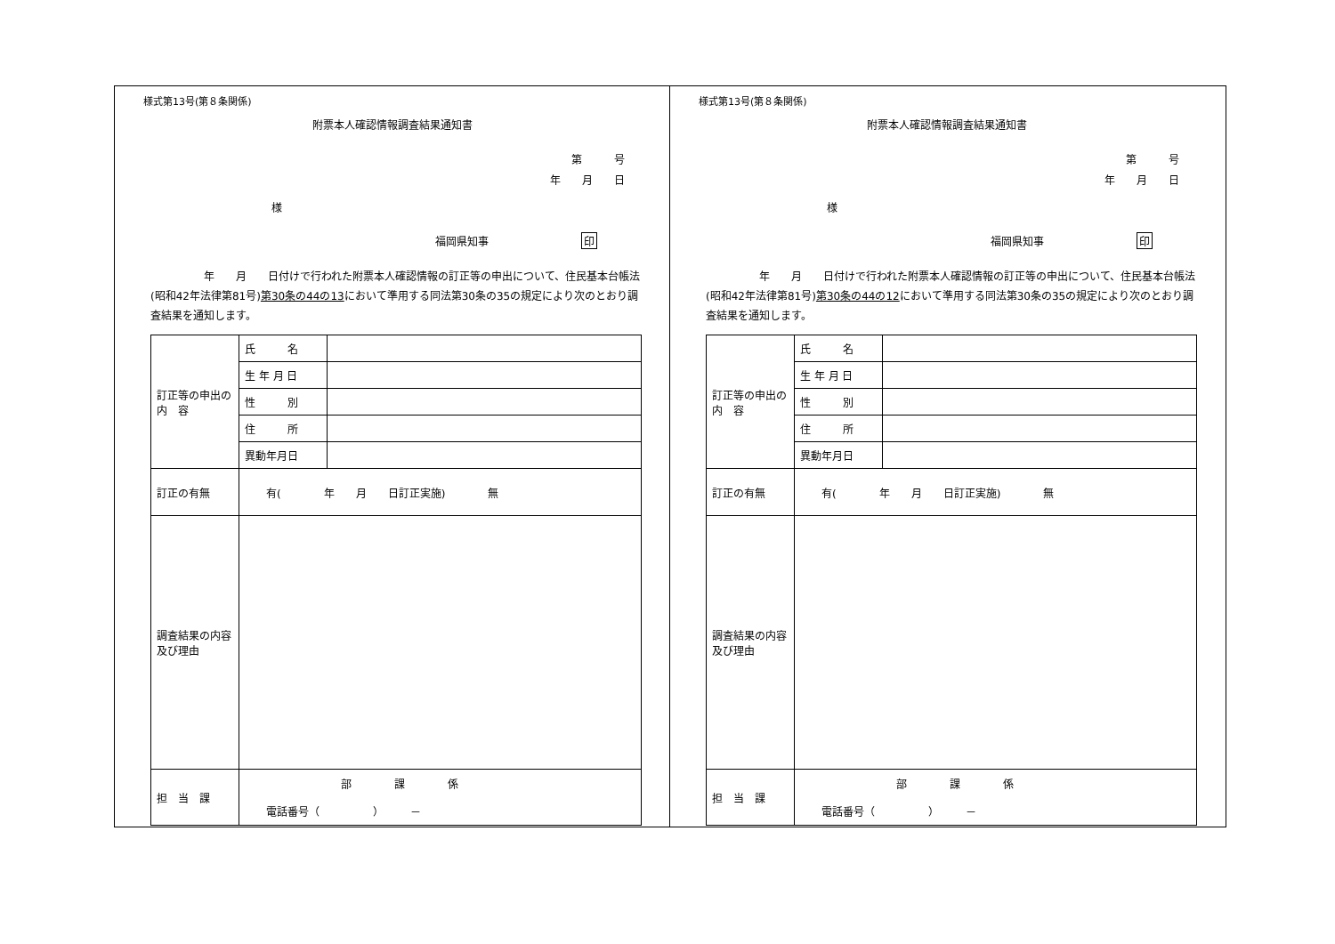様式第13号(第８条関係)
附票本人確認情報調査結果通知書
第　　　号
年　　月　　日
様
福岡県知事 印
　　　　　年　　月　　日付けで行われた附票本人確認情報の訂正等の申出について、住民基本台帳法(昭和42年法律第81号)第30条の44の13において準用する同法第30条の35の規定により次のとおり調査結果を通知します。
| 訂正等の申出の 内 容 | 氏 名 | |
| | 生 年 月 日 | |
| | 性 別 | |
| | 住 所 | |
| | 異動年月日 | |
| 訂正の有無 | 有( 年 月 日訂正実施) 無 | |
| 調査結果の内容及び理由 | | |
| 担 当 課 | 部 課 係 電話番号（ ） － | |
様式第13号(第８条関係)
附票本人確認情報調査結果通知書
第　　　号
年　　月　　日
様
福岡県知事 印
　　　　　年　　月　　日付けで行われた附票本人確認情報の訂正等の申出について、住民基本台帳法(昭和42年法律第81号)第30条の44の12において準用する同法第30条の35の規定により次のとおり調査結果を通知します。
| 訂正等の申出の 内 容 | 氏 名 | |
| | 生 年 月 日 | |
| | 性 別 | |
| | 住 所 | |
| | 異動年月日 | |
| 訂正の有無 | 有( 年 月 日訂正実施) 無 | |
| 調査結果の内容及び理由 | | |
| 担 当 課 | 部 課 係 電話番号（ ） － | |